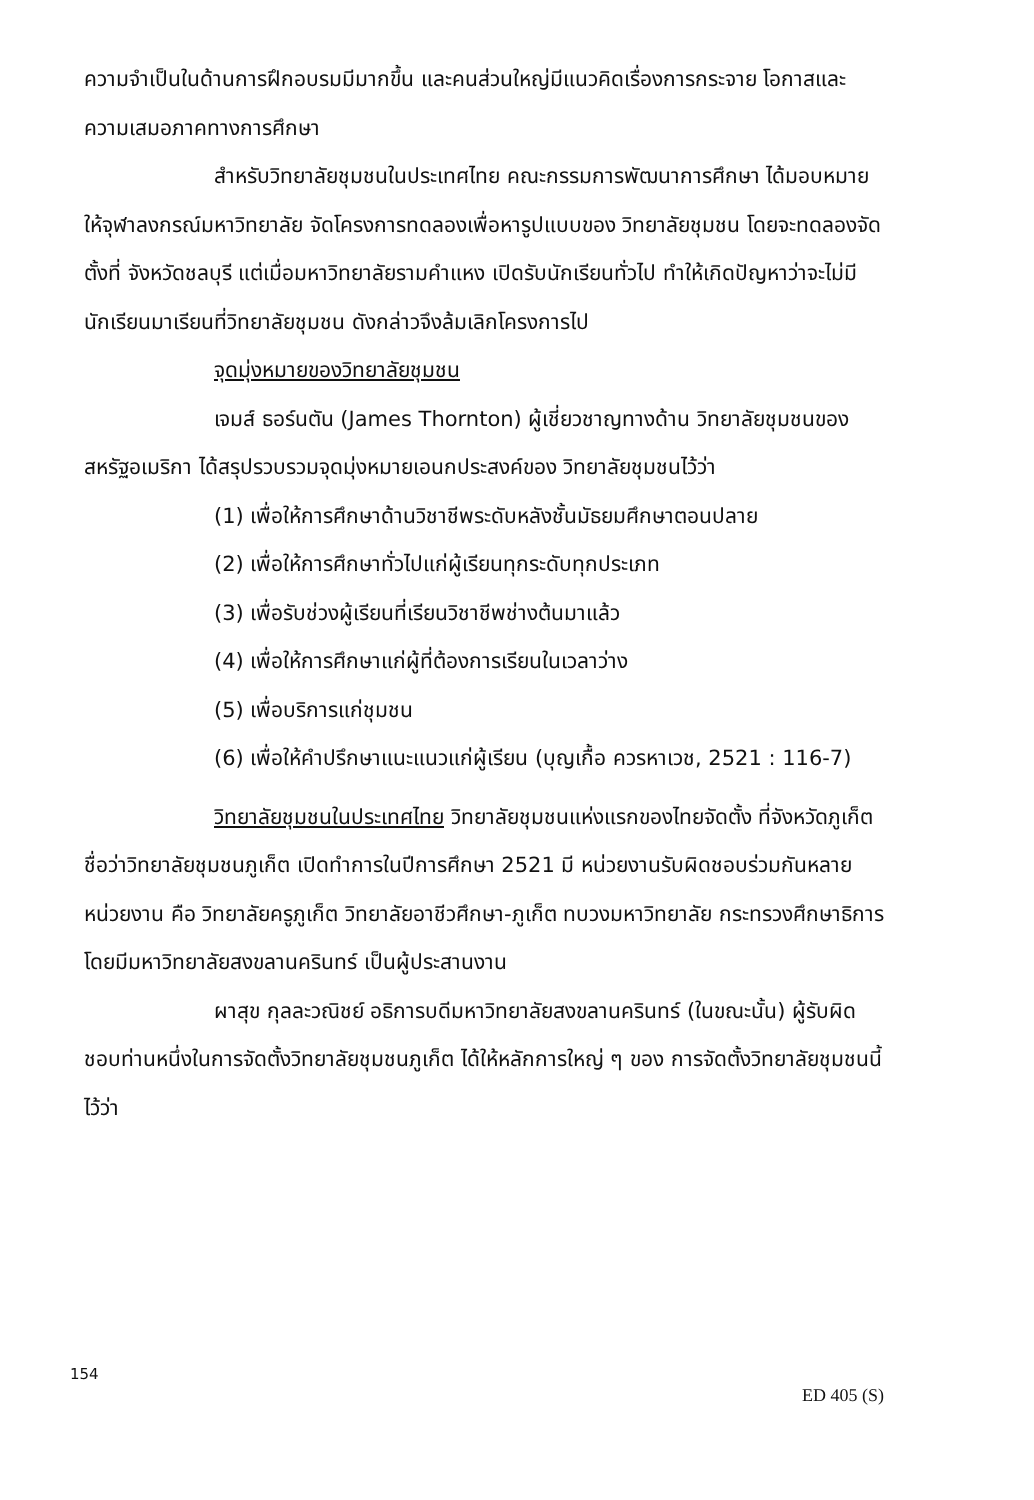ความจำเป็นในด้านการฝึกอบรมมีมากขึ้น และคนส่วนใหญ่มีแนวคิดเรื่องการกระจาย โอกาสและความเสมอภาคทางการศึกษา
สำหรับวิทยาลัยชุมชนในประเทศไทย คณะกรรมการพัฒนาการศึกษา ได้มอบหมายให้จุฬาลงกรณ์มหาวิทยาลัย จัดโครงการทดลองเพื่อหารูปแบบของ วิทยาลัยชุมชน โดยจะทดลองจัดตั้งที่ จังหวัดชลบุรี แต่เมื่อมหาวิทยาลัยรามคำแหง เปิดรับนักเรียนทั่วไป ทำให้เกิดปัญหาว่าจะไม่มีนักเรียนมาเรียนที่วิทยาลัยชุมชน ดังกล่าวจึงล้มเลิกโครงการไป
จุดมุ่งหมายของวิทยาลัยชุมชน
เจมส์ ธอร์นตัน (James Thornton) ผู้เชี่ยวชาญทางด้าน วิทยาลัยชุมชนของสหรัฐอเมริกา ได้สรุปรวบรวมจุดมุ่งหมายเอนกประสงค์ของ วิทยาลัยชุมชนไว้ว่า
(1) เพื่อให้การศึกษาด้านวิชาชีพระดับหลังชั้นมัธยมศึกษาตอนปลาย
(2) เพื่อให้การศึกษาทั่วไปแก่ผู้เรียนทุกระดับทุกประเภท
(3) เพื่อรับช่วงผู้เรียนที่เรียนวิชาชีพช่างต้นมาแล้ว
(4) เพื่อให้การศึกษาแก่ผู้ที่ต้องการเรียนในเวลาว่าง
(5) เพื่อบริการแก่ชุมชน
(6) เพื่อให้คำปรึกษาแนะแนวแก่ผู้เรียน (บุญเกื้อ ควรหาเวช, 2521 : 116-7)
วิทยาลัยชุมชนในประเทศไทย วิทยาลัยชุมชนแห่งแรกของไทยจัดตั้ง ที่จังหวัดภูเก็ต ชื่อว่าวิทยาลัยชุมชนภูเก็ต เปิดทำการในปีการศึกษา 2521 มี หน่วยงานรับผิดชอบร่วมกันหลายหน่วยงาน คือ วิทยาลัยครูภูเก็ต วิทยาลัยอาชีวศึกษา-ภูเก็ต ทบวงมหาวิทยาลัย กระทรวงศึกษาธิการ โดยมีมหาวิทยาลัยสงขลานครินทร์ เป็นผู้ประสานงาน
ผาสุข กุลละวณิชย์ อธิการบดีมหาวิทยาลัยสงขลานครินทร์ (ในขณะนั้น) ผู้รับผิดชอบท่านหนึ่งในการจัดตั้งวิทยาลัยชุมชนภูเก็ต ได้ให้หลักการใหญ่ ๆ ของ การจัดตั้งวิทยาลัยชุมชนนี้ไว้ว่า
154
ED 405 (S)